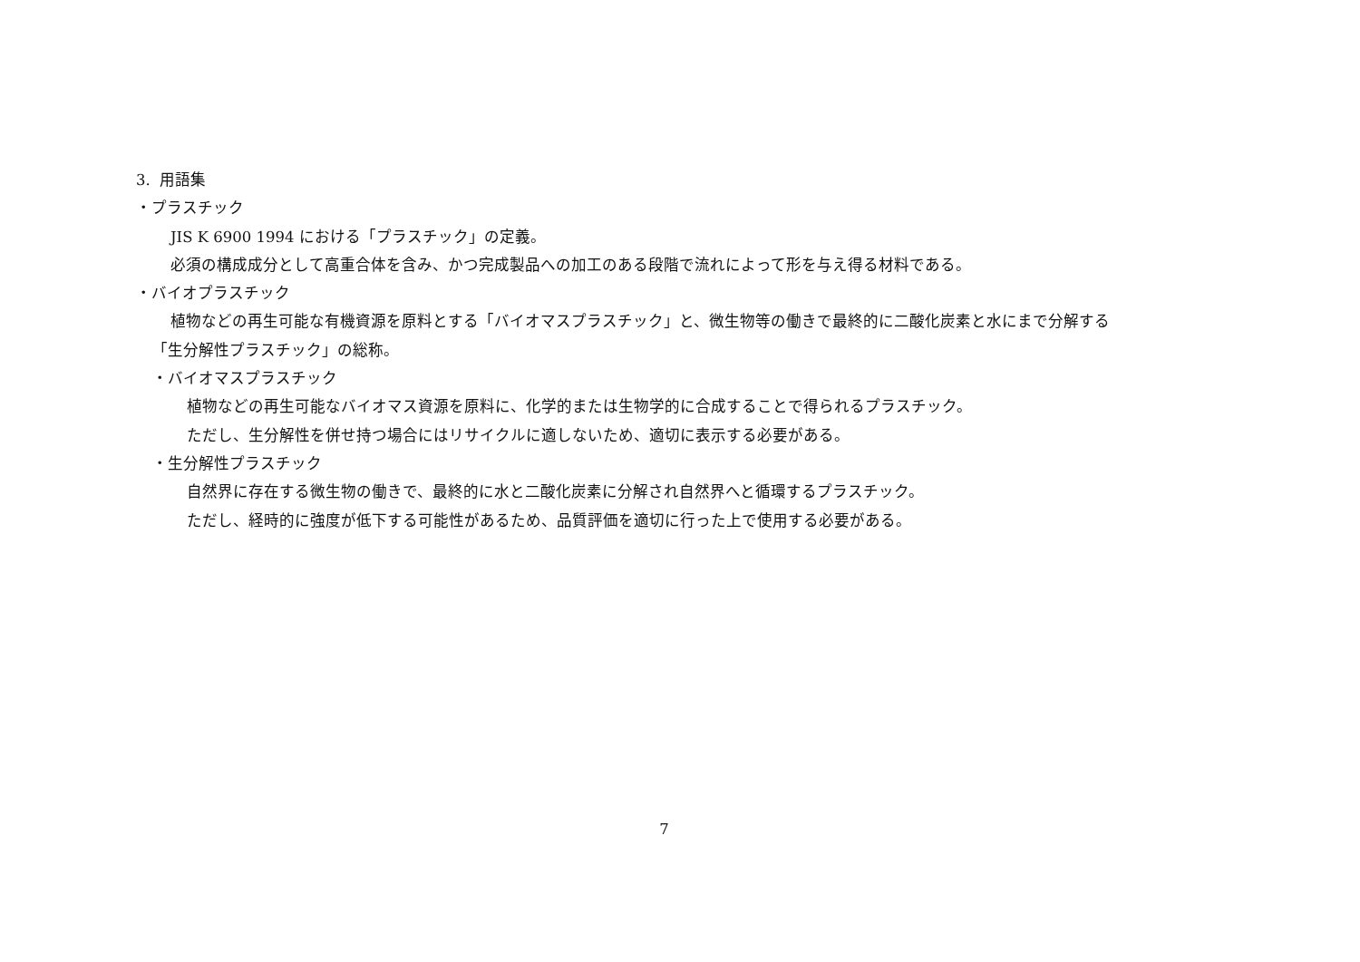3. 用語集
・プラスチック
JIS K 6900 1994 における「プラスチック」の定義。
必須の構成成分として高重合体を含み、かつ完成製品への加工のある段階で流れによって形を与え得る材料である。
・バイオプラスチック
植物などの再生可能な有機資源を原料とする「バイオマスプラスチック」と、微生物等の働きで最終的に二酸化炭素と水にまで分解する
「生分解性プラスチック」の総称。
・バイオマスプラスチック
植物などの再生可能なバイオマス資源を原料に、化学的または生物学的に合成することで得られるプラスチック。
ただし、生分解性を併せ持つ場合にはリサイクルに適しないため、適切に表示する必要がある。
・生分解性プラスチック
自然界に存在する微生物の働きで、最終的に水と二酸化炭素に分解され自然界へと循環するプラスチック。
ただし、経時的に強度が低下する可能性があるため、品質評価を適切に行った上で使用する必要がある。
7